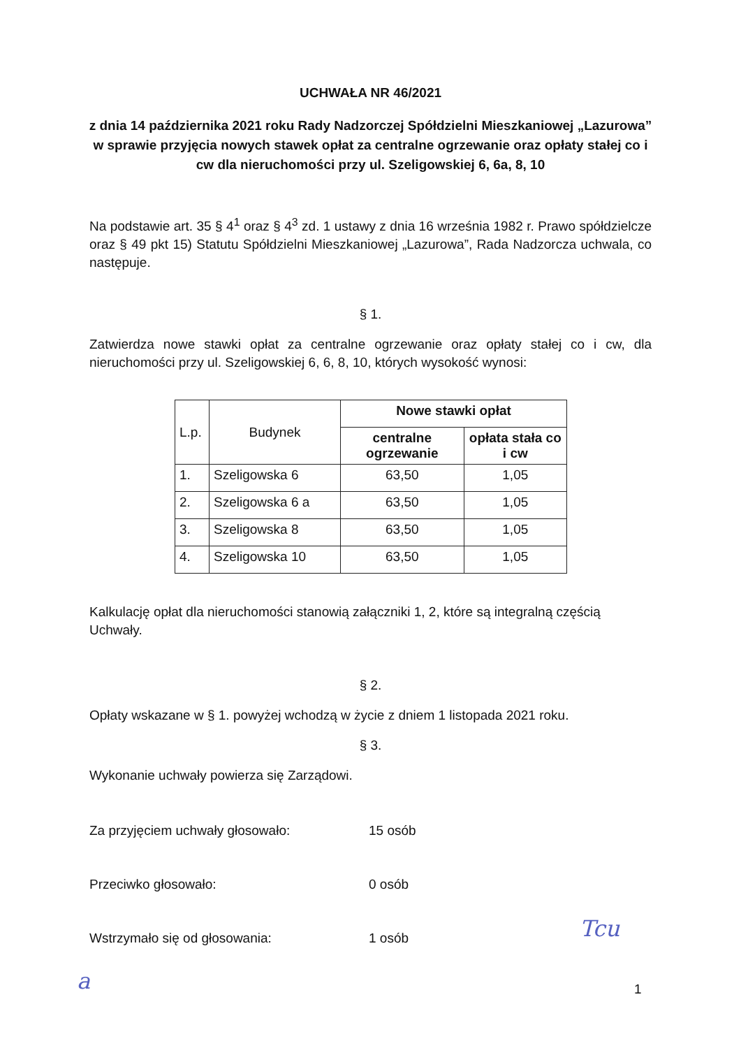UCHWAŁA NR 46/2021
z dnia 14 października 2021 roku Rady Nadzorczej Spółdzielni Mieszkaniowej „Lazurowa” w sprawie przyjęcia nowych stawek opłat za centralne ogrzewanie oraz opłaty stałej co i cw dla nieruchomości przy ul. Szeligowskiej 6, 6a, 8, 10
Na podstawie art. 35 § 4<sup>1</sup> oraz § 4<sup>3</sup> zd. 1 ustawy z dnia 16 września 1982 r. Prawo spółdzielcze oraz § 49 pkt 15) Statutu Spółdzielni Mieszkaniowej „Lazurowa”, Rada Nadzorcza uchwala, co następuje.
§ 1.
Zatwierdza nowe stawki opłat za centralne ogrzewanie oraz opłaty stałej co i cw, dla nieruchomości przy ul. Szeligowskiej 6, 6, 8, 10, których wysokość wynosi:
| L.p. | Budynek | Nowe stawki opłat | |
| | | centralne ogrzewanie | opłata stała co i cw |
| 1. | Szeligowska 6 | 63,50 | 1,05 |
| 2. | Szeligowska 6 a | 63,50 | 1,05 |
| 3. | Szeligowska 8 | 63,50 | 1,05 |
| 4. | Szeligowska 10 | 63,50 | 1,05 |
Kalkulację opłat dla nieruchomości stanowią załączniki 1, 2, które są integralną częścią Uchwały.
§ 2.
Opłaty wskazane w § 1. powyżej wchodzą w życie z dniem 1 listopada 2021 roku.
§ 3.
Wykonanie uchwały powierza się Zarządowi.
Za przyjęciem uchwały głosowało: 15 osób
Przeciwko głosowało: 0 osób
Wstrzymało się od głosowania: 1 osób
1
Tcu
a